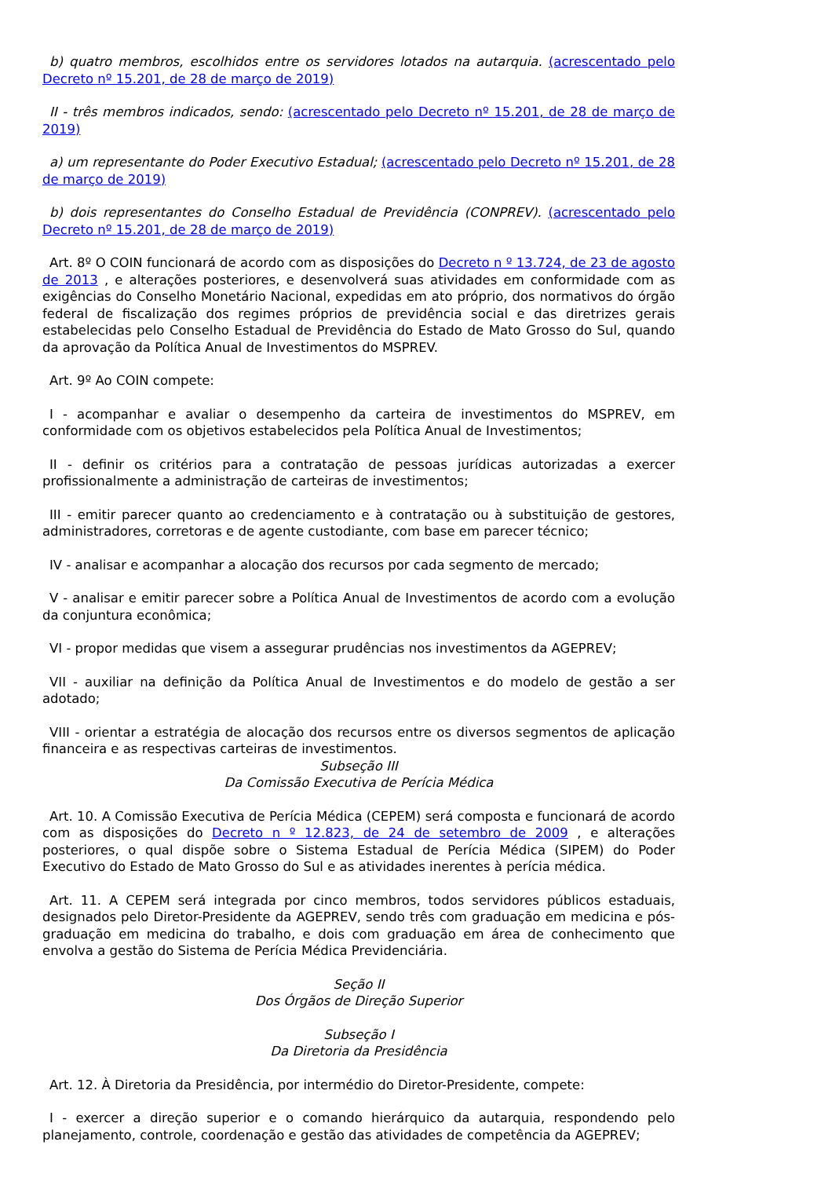b) quatro membros, escolhidos entre os servidores lotados na autarquia. (acrescentado pelo Decreto nº 15.201, de 28 de março de 2019)
II - três membros indicados, sendo: (acrescentado pelo Decreto nº 15.201, de 28 de março de 2019)
a) um representante do Poder Executivo Estadual; (acrescentado pelo Decreto nº 15.201, de 28 de março de 2019)
b) dois representantes do Conselho Estadual de Previdência (CONPREV). (acrescentado pelo Decreto nº 15.201, de 28 de março de 2019)
Art. 8º O COIN funcionará de acordo com as disposições do Decreto n º 13.724, de 23 de agosto de 2013 , e alterações posteriores, e desenvolverá suas atividades em conformidade com as exigências do Conselho Monetário Nacional, expedidas em ato próprio, dos normativos do órgão federal de fiscalização dos regimes próprios de previdência social e das diretrizes gerais estabelecidas pelo Conselho Estadual de Previdência do Estado de Mato Grosso do Sul, quando da aprovação da Política Anual de Investimentos do MSPREV.
Art. 9º Ao COIN compete:
I - acompanhar e avaliar o desempenho da carteira de investimentos do MSPREV, em conformidade com os objetivos estabelecidos pela Política Anual de Investimentos;
II - definir os critérios para a contratação de pessoas jurídicas autorizadas a exercer profissionalmente a administração de carteiras de investimentos;
III - emitir parecer quanto ao credenciamento e à contratação ou à substituição de gestores, administradores, corretoras e de agente custodiante, com base em parecer técnico;
IV - analisar e acompanhar a alocação dos recursos por cada segmento de mercado;
V - analisar e emitir parecer sobre a Política Anual de Investimentos de acordo com a evolução da conjuntura econômica;
VI - propor medidas que visem a assegurar prudências nos investimentos da AGEPREV;
VII - auxiliar na definição da Política Anual de Investimentos e do modelo de gestão a ser adotado;
VIII - orientar a estratégia de alocação dos recursos entre os diversos segmentos de aplicação financeira e as respectivas carteiras de investimentos.
Subseção III
Da Comissão Executiva de Perícia Médica
Art. 10. A Comissão Executiva de Perícia Médica (CEPEM) será composta e funcionará de acordo com as disposições do Decreto n º 12.823, de 24 de setembro de 2009 , e alterações posteriores, o qual dispõe sobre o Sistema Estadual de Perícia Médica (SIPEM) do Poder Executivo do Estado de Mato Grosso do Sul e as atividades inerentes à perícia médica.
Art. 11. A CEPEM será integrada por cinco membros, todos servidores públicos estaduais, designados pelo Diretor-Presidente da AGEPREV, sendo três com graduação em medicina e pós-graduação em medicina do trabalho, e dois com graduação em área de conhecimento que envolva a gestão do Sistema de Perícia Médica Previdenciária.
Seção II
Dos Órgãos de Direção Superior
Subseção I
Da Diretoria da Presidência
Art. 12. À Diretoria da Presidência, por intermédio do Diretor-Presidente, compete:
I - exercer a direção superior e o comando hierárquico da autarquia, respondendo pelo planejamento, controle, coordenação e gestão das atividades de competência da AGEPREV;